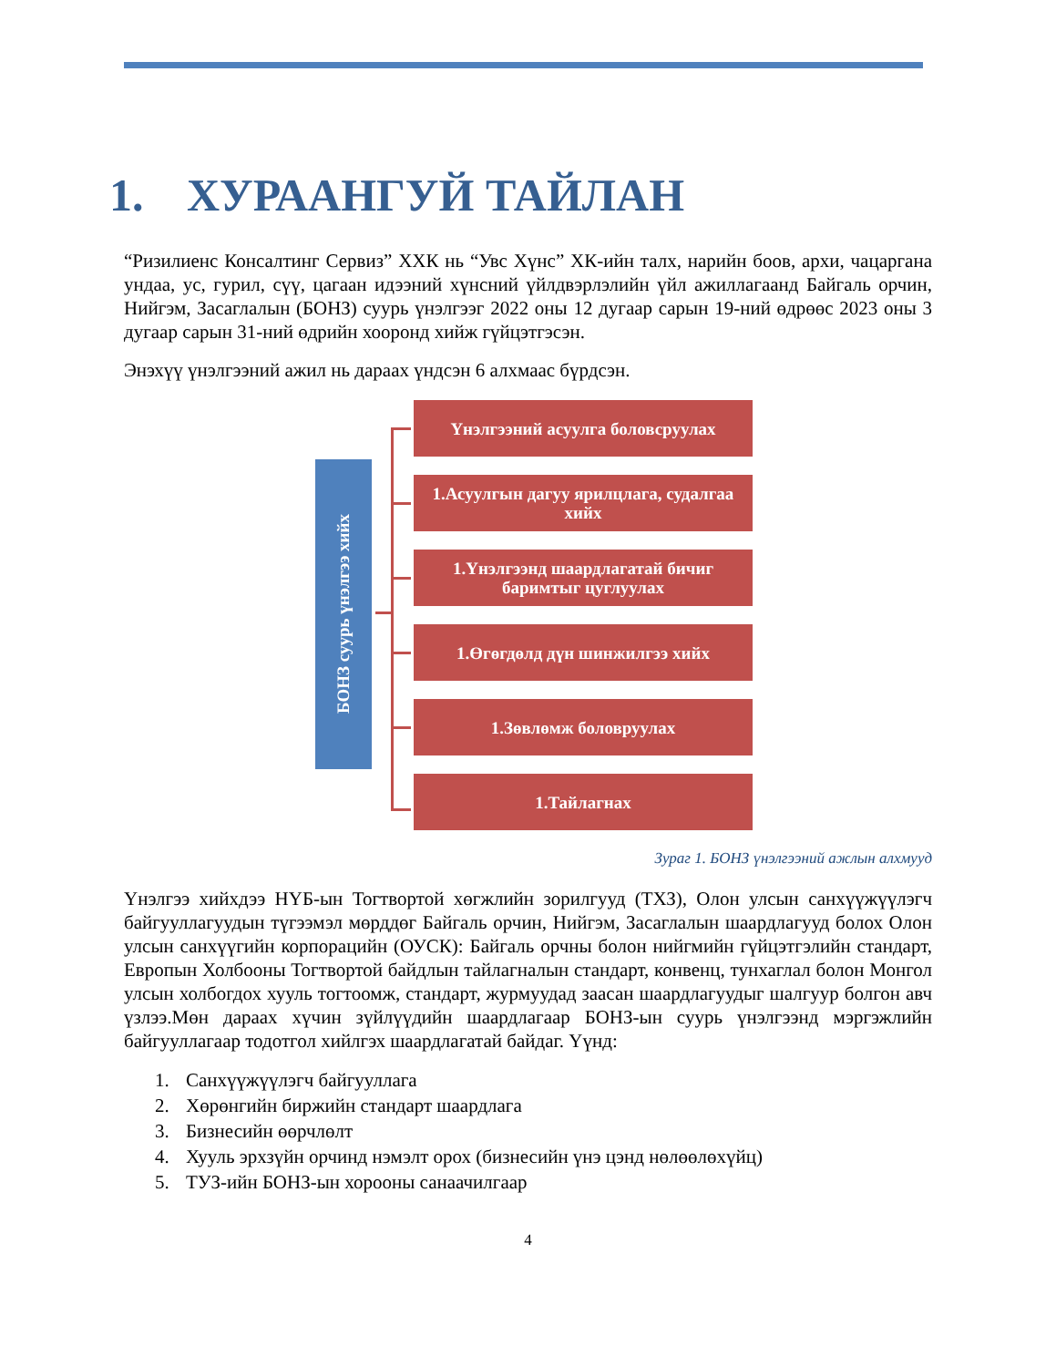1. ХУРААНГУЙ ТАЙЛАН
“Ризилиенс Консалтинг Сервиз” ХХК нь “Увс Хүнс” ХК-ийн талх, нарийн боов, архи, чацаргана ундаа, ус, гурил, сүү, цагаан идээний хүнсний үйлдвэрлэлийн үйл ажиллагаанд Байгаль орчин, Нийгэм, Засаглалын (БОНЗ) суурь үнэлгээг 2022 оны 12 дугаар сарын 19-ний өдрөөс 2023 оны 3 дугаар сарын 31-ний өдрийн хооронд хийж гүйцэтгэсэн.
Энэхүү үнэлгээний ажил нь дараах үндсэн 6 алхмаас бүрдсэн.
БОНЗ суурь үнэлгээ хийх
Үнэлгээний асуулга боловсруулах
1.Асуулгын дагуу ярилцлага, судалгаа хийх
1.Үнэлгээнд шаардлагатай бичиг баримтыг цуглуулах
1.Өгөгдөлд дүн шинжилгээ хийх
1.Зөвлөмж боловруулах
1.Тайлагнах
Зураг 1. БОНЗ үнэлгээний ажлын алхмууд
Үнэлгээ хийхдээ НҮБ-ын Тогтвортой хөгжлийн зорилгууд (ТХЗ), Олон улсын санхүүжүүлэгч байгууллагуудын түгээмэл мөрддөг Байгаль орчин, Нийгэм, Засаглалын шаардлагууд болох Олон улсын санхүүгийн корпорацийн (ОУСК): Байгаль орчны болон нийгмийн гүйцэтгэлийн стандарт, Европын Холбооны Тогтвортой байдлын тайлагналын стандарт, конвенц, тунхаглал болон Монгол улсын холбогдох хууль тогтоомж, стандарт, журмуудад заасан шаардлагуудыг шалгуур болгон авч үзлээ.Мөн дараах хүчин зүйлүүдийн шаардлагаар БОНЗ-ын суурь үнэлгээнд мэргэжлийн байгууллагаар тодотгол хийлгэх шаардлагатай байдаг. Үүнд:
1. Санхүүжүүлэгч байгууллага
2. Хөрөнгийн биржийн стандарт шаардлага
3. Бизнесийн өөрчлөлт
4. Хууль эрхзүйн орчинд нэмэлт орох (бизнесийн үнэ цэнд нөлөөлөхүйц)
5. ТУЗ-ийн БОНЗ-ын хорооны санаачилгаар
4